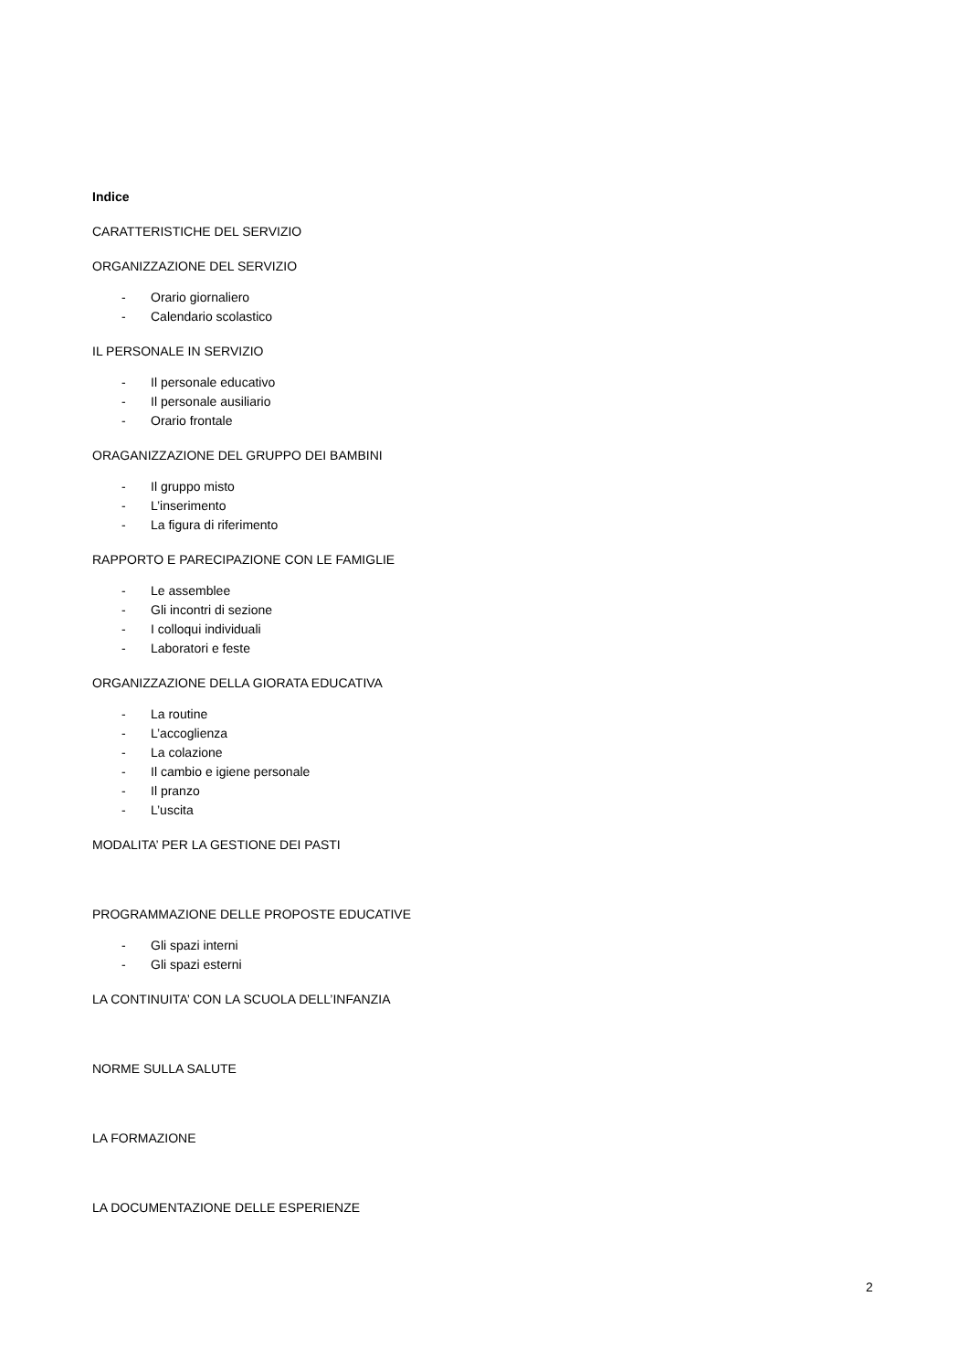Indice
CARATTERISTICHE DEL SERVIZIO
ORGANIZZAZIONE DEL SERVIZIO
- Orario giornaliero
- Calendario scolastico
IL PERSONALE IN SERVIZIO
- Il personale educativo
- Il personale ausiliario
- Orario frontale
ORAGANIZZAZIONE DEL GRUPPO DEI BAMBINI
- Il gruppo misto
- L’inserimento
- La figura di riferimento
RAPPORTO E PARECIPAZIONE CON LE FAMIGLIE
- Le assemblee
- Gli incontri di sezione
- I colloqui individuali
- Laboratori e feste
ORGANIZZAZIONE DELLA GIORATA EDUCATIVA
- La routine
- L’accoglienza
- La colazione
- Il cambio e igiene personale
- Il pranzo
- L’uscita
MODALITA’ PER LA GESTIONE DEI PASTI
PROGRAMMAZIONE DELLE PROPOSTE EDUCATIVE
- Gli spazi interni
- Gli spazi esterni
LA CONTINUITA’ CON LA SCUOLA DELL’INFANZIA
NORME SULLA SALUTE
LA FORMAZIONE
LA DOCUMENTAZIONE DELLE ESPERIENZE
2